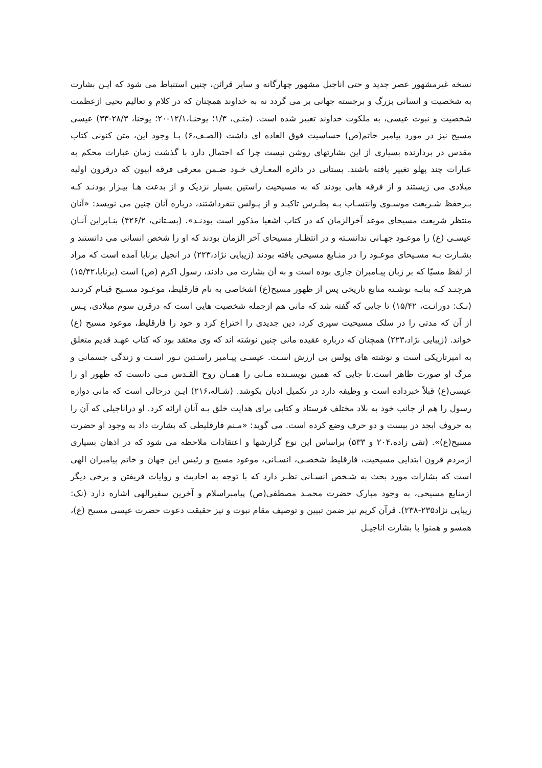نسخه غیرمشهور عصر جدید و حتی اناجیل مشهور چهارگانه و سایر قرائن، چنین استنباط می شود که ایـن بشارت به شخصیت و انسانی بزرگ و برجسته جهانی بر می گردد نه به خداوند همچنان که در کلام و تعالیم یحیی ازعظمت شخصیت و نبوت عیسی، به ملکوت خداوند تعبیر شده است. (متـی، ۱/۳؛ یوحنـا،۱۲/۱-۲۰؛ یوحنا، ۲۸/۳-۳۳) عیسی مسیح نیز در مورد پیامبر خاتم(ص) حساسیت فوق العاده ای داشت (الصـف،۶) بـا وجود این، متن کنونی کتاب مقدس در بردارنده بسیاری از این بشارتهای روشن نیست چرا که احتمال دارد با گذشت زمان عبارات محکم به عبارات چند پهلو تغییر یافته باشند. بستانی در دائره المعـارف خـود ضـمن معرفی فرقه ابیون که درقرون اولیه میلادی می زیستند و از فرقه هایی بودند که به مسیحیت راستین بسیار نزدیک و از بدعت هـا بیـزار بودنـد کـه بـرحفظ شـریعت موسـوی وانتسـاب بـه پطـرس تاکیـد و از پـولس تنفرداشتند، درباره آنان چنین می نویسد: «آنان منتظر شریعت مسیحای موعد آخرالزمان که در کتاب اشعیا مذکور است بودنـد». (بسـتانی، ۴۲۶/۲) بنـابراین آنـان عیسـی (ع) را موعـود جهـانی ندانسـته و در انتظـار مسیحای آخر الزمان بودند که او را شخص انسانی می دانستند و بشـارت بـه مسـیحای موعـود را در منـابع مسیحی یافته بودند (زیبایی نژاد،۲۲۳) در انجیل برنابا آمده است که مراد از لفظ مسیّا که بر زبان پیـامبران جاری بوده است و به آن بشارت می دادند، رسول اکرم (ص) است (برنابا،۱۵/۴۲) هرچنـد کـه بنابـه نوشـته منابع تاریخی پس از ظهور مسیح(ع) اشخاصی به نام فارقلیط، موعـود مسـیح قیـام کردنـد (نـک: دورانـت، ۱۵/۴۲) تا جایی که گفته شد که مانی هم ازجمله شخصیت هایی است که درقرن سوم میلادی، پـس از آن که مدتی را در سلک مسیحیت سپری کرد، دین جدیدی را اختراع کرد و خود را فارقلیط، موعود مسیح (ع) خواند. (زیبایی نژاد،۲۲۳) همچنان که درباره عقیده مانی چنین نوشته اند که وی معتقد بود که کتاب عهـد قدیم متعلق به امیرتاریکی است و نوشته های پولس بی ارزش اسـت. عیسـی پیـامبر راسـتین نـور اسـت و زندگی جسمانی و مرگ او صورت ظاهر است.تا جایی که همین نویسـنده مـانی را همـان روح القـدس مـی دانست که ظهور او را عیسی(ع) قبلاً خبرداده است و وظیفه دارد در تکمیل ادیان بکوشد. (شـاله،۲۱۶) ایـن درحالی است که مانی دوازه رسول را هم از جانب خود به بلاد مختلف فرستاد و کتابی برای هدایت خلق بـه آنان ارائه کرد. او دراناجیلی که آن را به حروف ابجد در بیست و دو حرف وضع کرده است. می گوید: «مـنم فارقلیطی که بشارت داد به وجود او حضرت مسیح(ع)». (تقی زاده،۲۰۴ و ۵۳۳) براساس این نوع گزارشها و اعتقادات ملاحظه می شود که در اذهان بسیاری ازمردم قرون ابتدایی مسیحیت، فارقلیط شخصـی، انسـانی، موعود مسیح و رئیس این جهان و خاتم پیامبران الهی است که بشارات مورد بحث به شـخص انسـانی نظـر دارد که با توجه به احادیث و روایات فریفتن و برخی دیگر ازمنابع مسیحی، به وجود مبارک حضرت محمـد مصطفی(ص) پیامبراسلام و آخرین سفیرالهی اشاره دارد (نک: زیبایی نژاد۲۳۵-۲۳۸). قرآن کریم نیز ضمن تبیین و توصیف مقام نبوت و نیز حقیقت دعوت حضرت عیسی مسیح (ع)، همسو و همنوا با بشارت اناجیـل